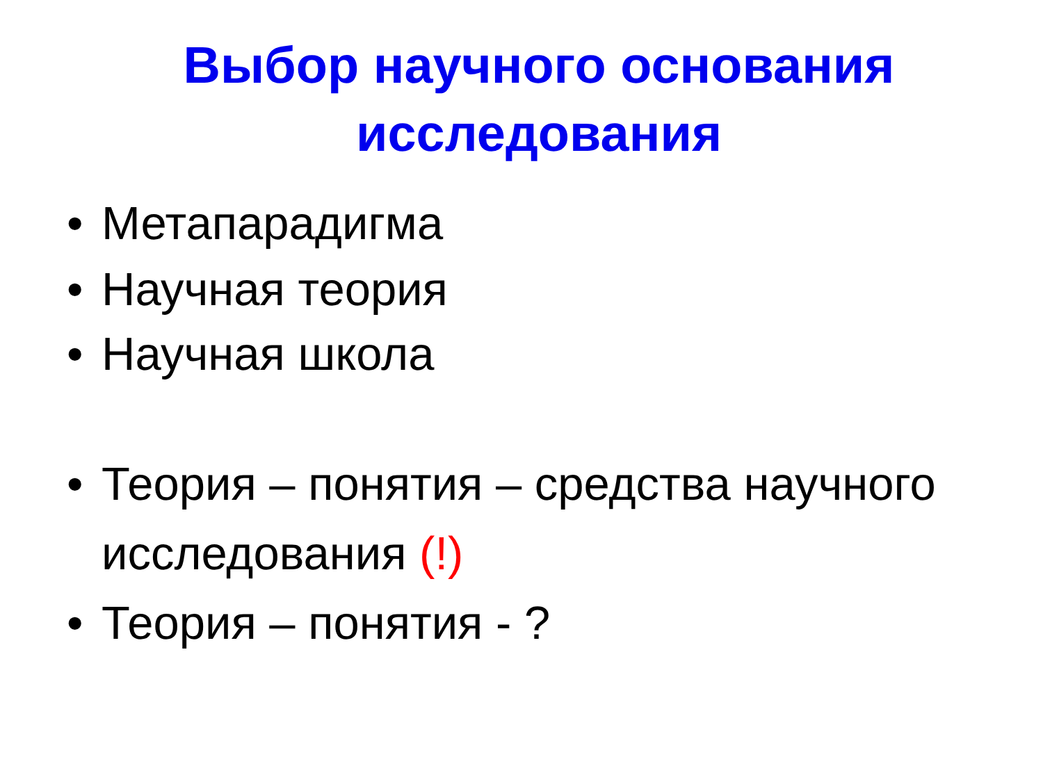Выбор научного основания
исследования
• Метапарадигма
• Научная теория
• Научная школа
• Теория – понятия – средства научного исследования (!)
• Теория – понятия - ?